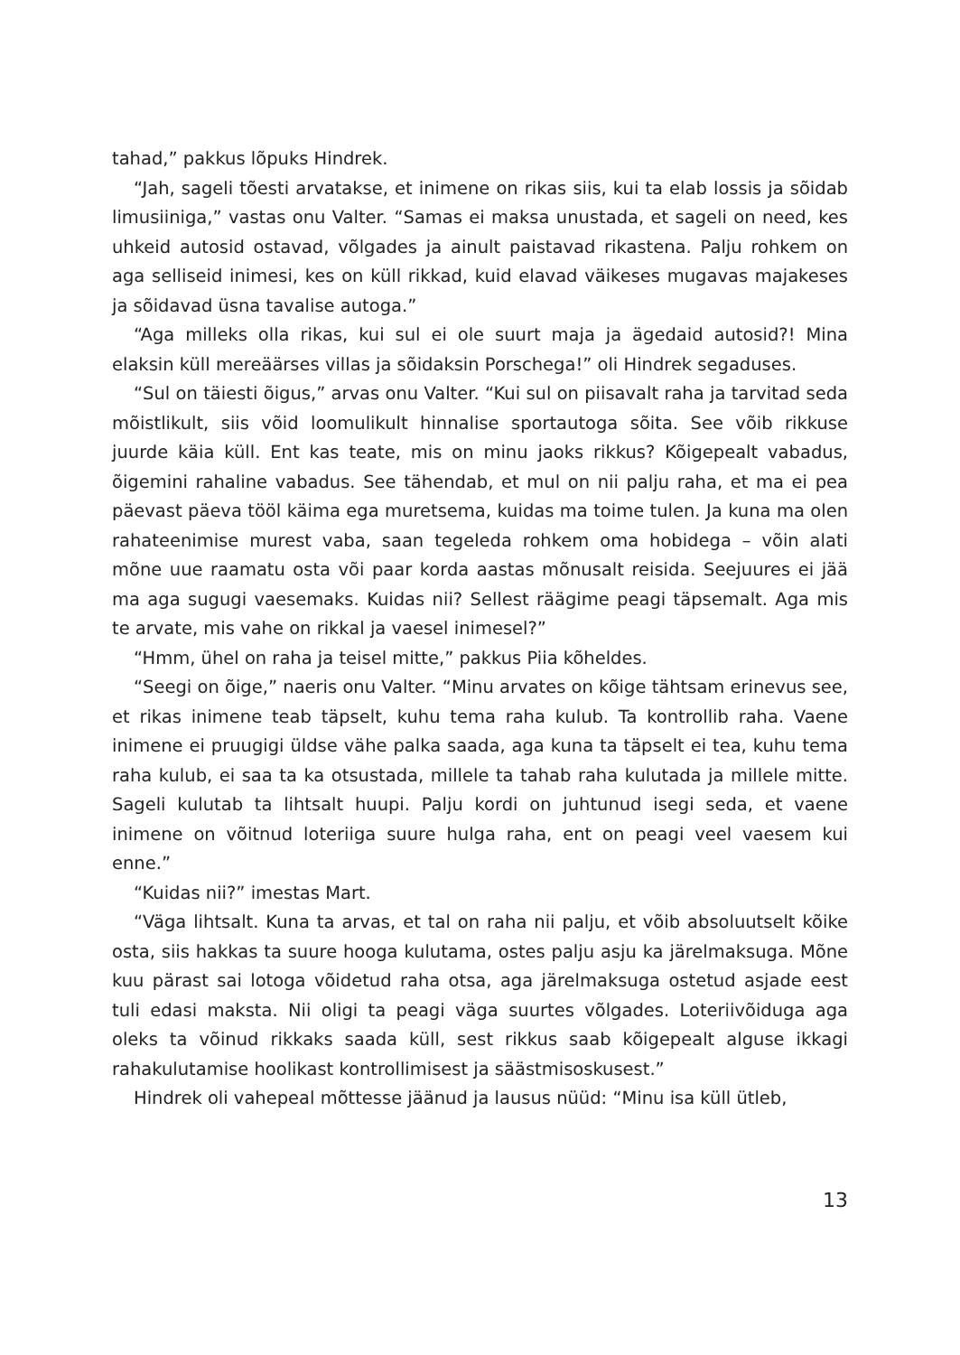tahad,” pakkus lõpuks Hindrek.
“Jah, sageli tõesti arvatakse, et inimene on rikas siis, kui ta elab lossis ja sõidab limusiiniga,” vastas onu Valter. “Samas ei maksa unustada, et sageli on need, kes uhkeid autosid ostavad, võlgades ja ainult paistavad rikastena. Palju rohkem on aga selliseid inimesi, kes on küll rikkad, kuid elavad väikeses mugavas majakeses ja sõidavad üsna tavalise autoga.”
“Aga milleks olla rikas, kui sul ei ole suurt maja ja ägedaid autosid?! Mina elaksin küll mereäärses villas ja sõidaksin Porschega!” oli Hindrek segaduses.
“Sul on täiesti õigus,” arvas onu Valter. “Kui sul on piisavalt raha ja tarvitad seda mõistlikult, siis võid loomulikult hinnalise sportautoga sõita. See võib rikkuse juurde käia küll. Ent kas teate, mis on minu jaoks rikkus? Kõigepealt vabadus, õigemini rahaline vabadus. See tähendab, et mul on nii palju raha, et ma ei pea päevast päeva tööl käima ega muretsema, kuidas ma toime tulen. Ja kuna ma olen rahateenimise murest vaba, saan tegeleda rohkem oma hobidega – võin alati mõne uue raamatu osta või paar korda aastas mõnusalt reisida. Seejuures ei jää ma aga sugugi vaesemaks. Kuidas nii? Sellest räägime peagi täpsemalt. Aga mis te arvate, mis vahe on rikkal ja vaesel inimesel?”
“Hmm, ühel on raha ja teisel mitte,” pakkus Piia kõheldes.
“Seegi on õige,” naeris onu Valter. “Minu arvates on kõige tähtsam erinevus see, et rikas inimene teab täpselt, kuhu tema raha kulub. Ta kontrollib raha. Vaene inimene ei pruugigi üldse vähe palka saada, aga kuna ta täpselt ei tea, kuhu tema raha kulub, ei saa ta ka otsustada, millele ta tahab raha kulutada ja millele mitte. Sageli kulutab ta lihtsalt huupi. Palju kordi on juhtunud isegi seda, et vaene inimene on võitnud loteriiga suure hulga raha, ent on peagi veel vaesem kui enne.”
“Kuidas nii?” imestas Mart.
“Väga lihtsalt. Kuna ta arvas, et tal on raha nii palju, et võib absoluutselt kõike osta, siis hakkas ta suure hooga kulutama, ostes palju asju ka järelmaksuga. Mõne kuu pärast sai lotoga võidetud raha otsa, aga järelmaksuga ostetud asjade eest tuli edasi maksta. Nii oligi ta peagi väga suurtes võlgades. Loteriivõiduga aga oleks ta võinud rikkaks saada küll, sest rikkus saab kõigepealt alguse ikkagi rahakulutamise hoolikast kontrollimisest ja säästmisoskusest.”
Hindrek oli vahepeal mõttesse jäänud ja lausus nüüd: “Minu isa küll ütleb,
13